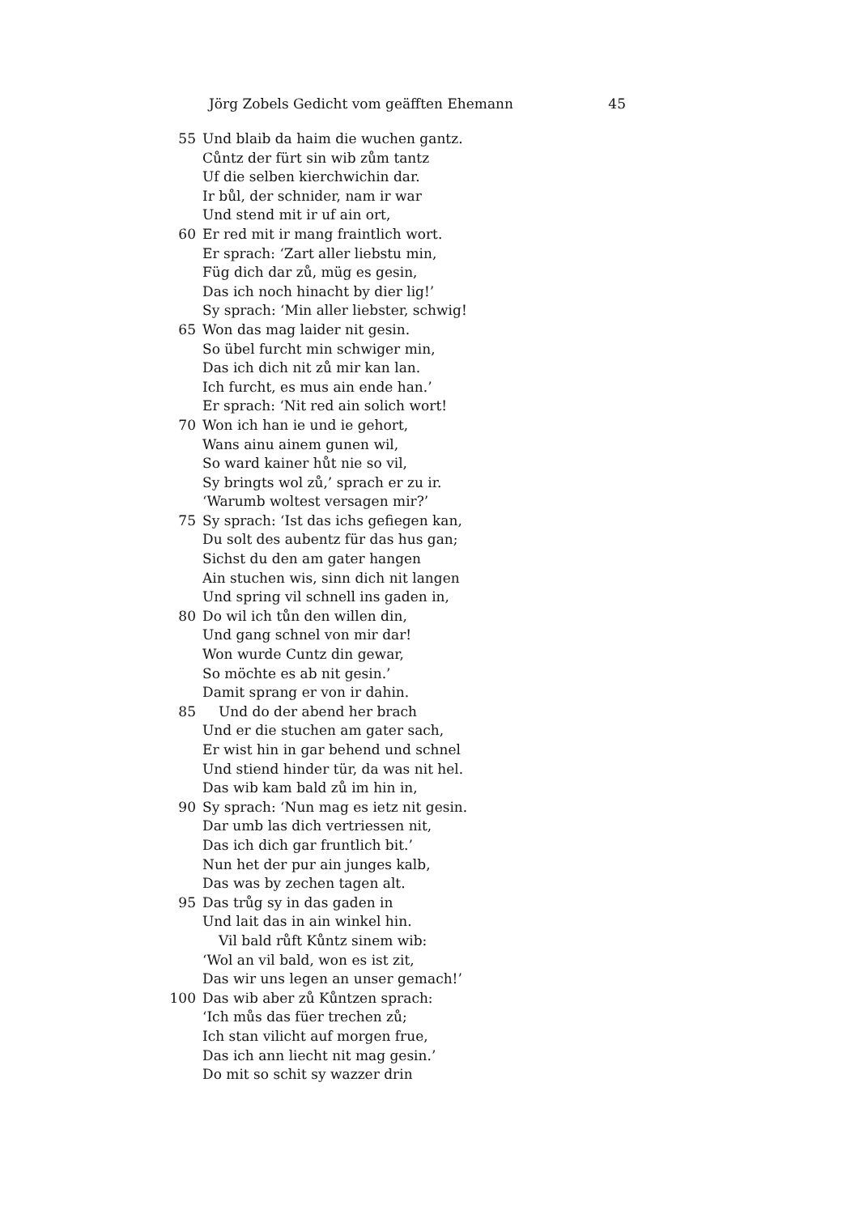Jörg Zobels Gedicht vom geäfften Ehemann 45
55 Und blaib da haim die wuchen gantz.
Cůntz der fürt sin wib zům tantz
Uf die selben kierchwichin dar.
Ir bůl, der schnider, nam ir war
Und stend mit ir uf ain ort,
60 Er red mit ir mang fraintlich wort.
Er sprach: ‘Zart aller liebstu min,
Füg dich dar zů, müg es gesin,
Das ich noch hinacht by dier lig!’
Sy sprach: ‘Min aller liebster, schwig!
65 Won das mag laider nit gesin.
So übel furcht min schwiger min,
Das ich dich nit zů mir kan lan.
Ich furcht, es mus ain ende han.’
Er sprach: ‘Nit red ain solich wort!
70 Won ich han ie und ie gehort,
Wans ainu ainem gunen wil,
So ward kainer hůt nie so vil,
Sy bringts wol zů,’ sprach er zu ir.
‘Warumb woltest versagen mir?’
75 Sy sprach: ‘Ist das ichs gefiegen kan,
Du solt des aubentz für das hus gan;
Sichst du den am gater hangen
Ain stuchen wis, sinn dich nit langen
Und spring vil schnell ins gaden in,
80 Do wil ich tůn den willen din,
Und gang schnel von mir dar!
Won wurde Cuntz din gewar,
So möchte es ab nit gesin.’
Damit sprang er von ir dahin.
85 Und do der abend her brach
Und er die stuchen am gater sach,
Er wist hin in gar behend und schnel
Und stiend hinder tür, da was nit hel.
Das wib kam bald zů im hin in,
90 Sy sprach: ‘Nun mag es ietz nit gesin.
Dar umb las dich vertriessen nit,
Das ich dich gar fruntlich bit.’
Nun het der pur ain junges kalb,
Das was by zechen tagen alt.
95 Das trůg sy in das gaden in
Und lait das in ain winkel hin.
Vil bald růft Kůntz sinem wib:
‘Wol an vil bald, won es ist zit,
Das wir uns legen an unser gemach!’
100 Das wib aber zů Kůntzen sprach:
‘Ich můs das füer trechen zů;
Ich stan vilicht auf morgen frue,
Das ich ann liecht nit mag gesin.’
Do mit so schit sy wazzer drin